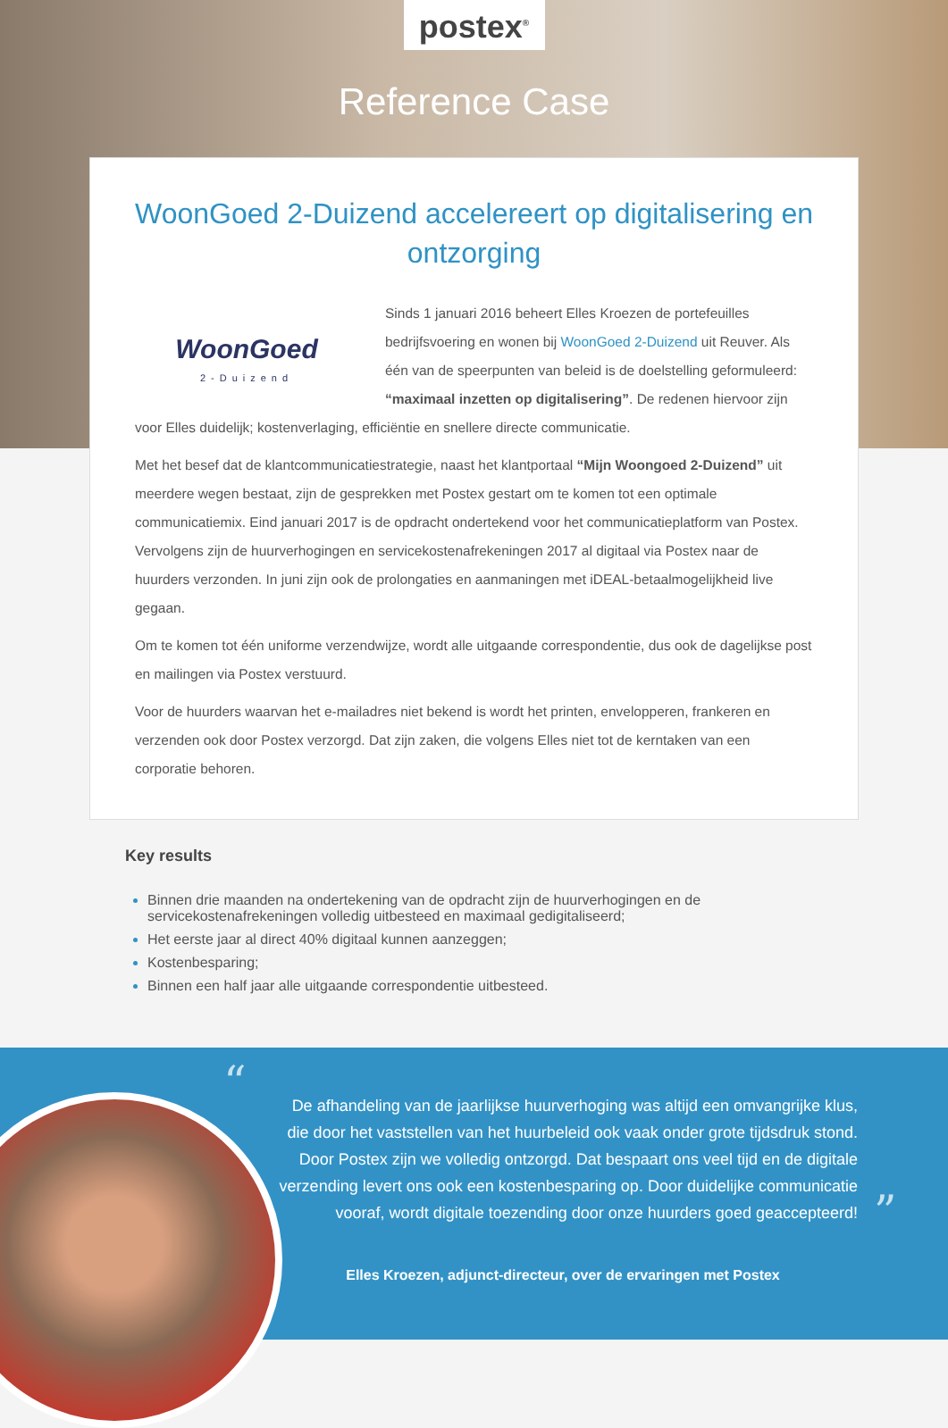postex<sup>®</sup>
Reference Case
WoonGoed 2-Duizend accelereert op digitalisering en ontzorging
WoonGoed
2-Duizend
Sinds 1 januari 2016 beheert Elles Kroezen de portefeuilles bedrijfsvoering en wonen bij WoonGoed 2-Duizend uit Reuver. Als één van de speerpunten van beleid is de doelstelling geformuleerd: “maximaal inzetten op digitalisering”. De redenen hiervoor zijn voor Elles duidelijk; kostenverlaging, efficiëntie en snellere directe communicatie.
Met het besef dat de klantcommunicatiestrategie, naast het klantportaal “Mijn Woongoed 2-Duizend” uit meerdere wegen bestaat, zijn de gesprekken met Postex gestart om te komen tot een optimale communicatiemix. Eind januari 2017 is de opdracht ondertekend voor het communicatieplatform van Postex. Vervolgens zijn de huurverhogingen en servicekostenafrekeningen 2017 al digitaal via Postex naar de huurders verzonden. In juni zijn ook de prolongaties en aanmaningen met iDEAL-betaalmogelijkheid live gegaan.
Om te komen tot één uniforme verzendwijze, wordt alle uitgaande correspondentie, dus ook de dagelijkse post en mailingen via Postex verstuurd.
Voor de huurders waarvan het e-mailadres niet bekend is wordt het printen, envelopperen, frankeren en verzenden ook door Postex verzorgd. Dat zijn zaken, die volgens Elles niet tot de kerntaken van een corporatie behoren.
Key results
Binnen drie maanden na ondertekening van de opdracht zijn de huurverhogingen en de servicekostenafrekeningen volledig uitbesteed en maximaal gedigitaliseerd;
Het eerste jaar al direct 40% digitaal kunnen aanzeggen;
Kostenbesparing;
Binnen een half jaar alle uitgaande correspondentie uitbesteed.
“
”
De afhandeling van de jaarlijkse huurverhoging was altijd een omvangrijke klus, die door het vaststellen van het huurbeleid ook vaak onder grote tijdsdruk stond. Door Postex zijn we volledig ontzorgd. Dat bespaart ons veel tijd en de digitale verzending levert ons ook een kostenbesparing op. Door duidelijke communicatie vooraf, wordt digitale toezending door onze huurders goed geaccepteerd!
Elles Kroezen, adjunct-directeur, over de ervaringen met Postex